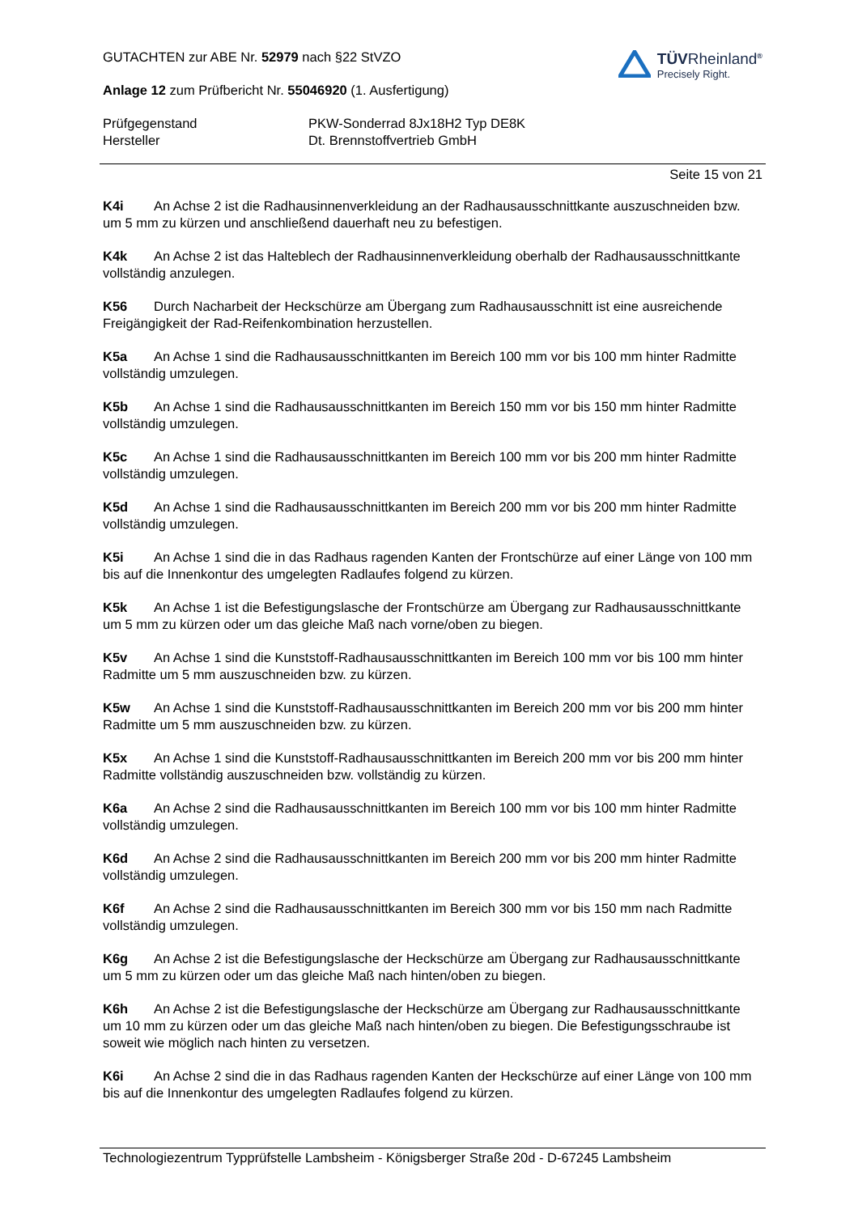GUTACHTEN zur ABE Nr. 52979 nach §22 StVZO
Anlage 12 zum Prüfbericht Nr. 55046920 (1. Ausfertigung)
TÜVRheinland<sup>®</sup>
Precisely Right.
Prüfgegenstand
PKW-Sonderrad 8Jx18H2 Typ DE8K
Hersteller
Dt. Brennstoffvertrieb GmbH
Seite 15 von 21
K4i An Achse 2 ist die Radhausinnenverkleidung an der Radhausausschnittkante auszuschneiden bzw. um 5 mm zu kürzen und anschließend dauerhaft neu zu befestigen.
K4k An Achse 2 ist das Halteblech der Radhausinnenverkleidung oberhalb der Radhausausschnittkante vollständig anzulegen.
K56 Durch Nacharbeit der Heckschürze am Übergang zum Radhausausschnitt ist eine ausreichende Freigängigkeit der Rad-Reifenkombination herzustellen.
K5a An Achse 1 sind die Radhausausschnittkanten im Bereich 100 mm vor bis 100 mm hinter Radmitte vollständig umzulegen.
K5b An Achse 1 sind die Radhausausschnittkanten im Bereich 150 mm vor bis 150 mm hinter Radmitte vollständig umzulegen.
K5c An Achse 1 sind die Radhausausschnittkanten im Bereich 100 mm vor bis 200 mm hinter Radmitte vollständig umzulegen.
K5d An Achse 1 sind die Radhausausschnittkanten im Bereich 200 mm vor bis 200 mm hinter Radmitte vollständig umzulegen.
K5i An Achse 1 sind die in das Radhaus ragenden Kanten der Frontschürze auf einer Länge von 100 mm bis auf die Innenkontur des umgelegten Radlaufes folgend zu kürzen.
K5k An Achse 1 ist die Befestigungslasche der Frontschürze am Übergang zur Radhausausschnittkante um 5 mm zu kürzen oder um das gleiche Maß nach vorne/oben zu biegen.
K5v An Achse 1 sind die Kunststoff-Radhausausschnittkanten im Bereich 100 mm vor bis 100 mm hinter Radmitte um 5 mm auszuschneiden bzw. zu kürzen.
K5w An Achse 1 sind die Kunststoff-Radhausausschnittkanten im Bereich 200 mm vor bis 200 mm hinter Radmitte um 5 mm auszuschneiden bzw. zu kürzen.
K5x An Achse 1 sind die Kunststoff-Radhausausschnittkanten im Bereich 200 mm vor bis 200 mm hinter Radmitte vollständig auszuschneiden bzw. vollständig zu kürzen.
K6a An Achse 2 sind die Radhausausschnittkanten im Bereich 100 mm vor bis 100 mm hinter Radmitte vollständig umzulegen.
K6d An Achse 2 sind die Radhausausschnittkanten im Bereich 200 mm vor bis 200 mm hinter Radmitte vollständig umzulegen.
K6f An Achse 2 sind die Radhausausschnittkanten im Bereich 300 mm vor bis 150 mm nach Radmitte vollständig umzulegen.
K6g An Achse 2 ist die Befestigungslasche der Heckschürze am Übergang zur Radhausausschnittkante um 5 mm zu kürzen oder um das gleiche Maß nach hinten/oben zu biegen.
K6h An Achse 2 ist die Befestigungslasche der Heckschürze am Übergang zur Radhausausschnittkante um 10 mm zu kürzen oder um das gleiche Maß nach hinten/oben zu biegen. Die Befestigungsschraube ist soweit wie möglich nach hinten zu versetzen.
K6i An Achse 2 sind die in das Radhaus ragenden Kanten der Heckschürze auf einer Länge von 100 mm bis auf die Innenkontur des umgelegten Radlaufes folgend zu kürzen.
Technologiezentrum Typprüfstelle Lambsheim - Königsberger Straße 20d - D-67245 Lambsheim